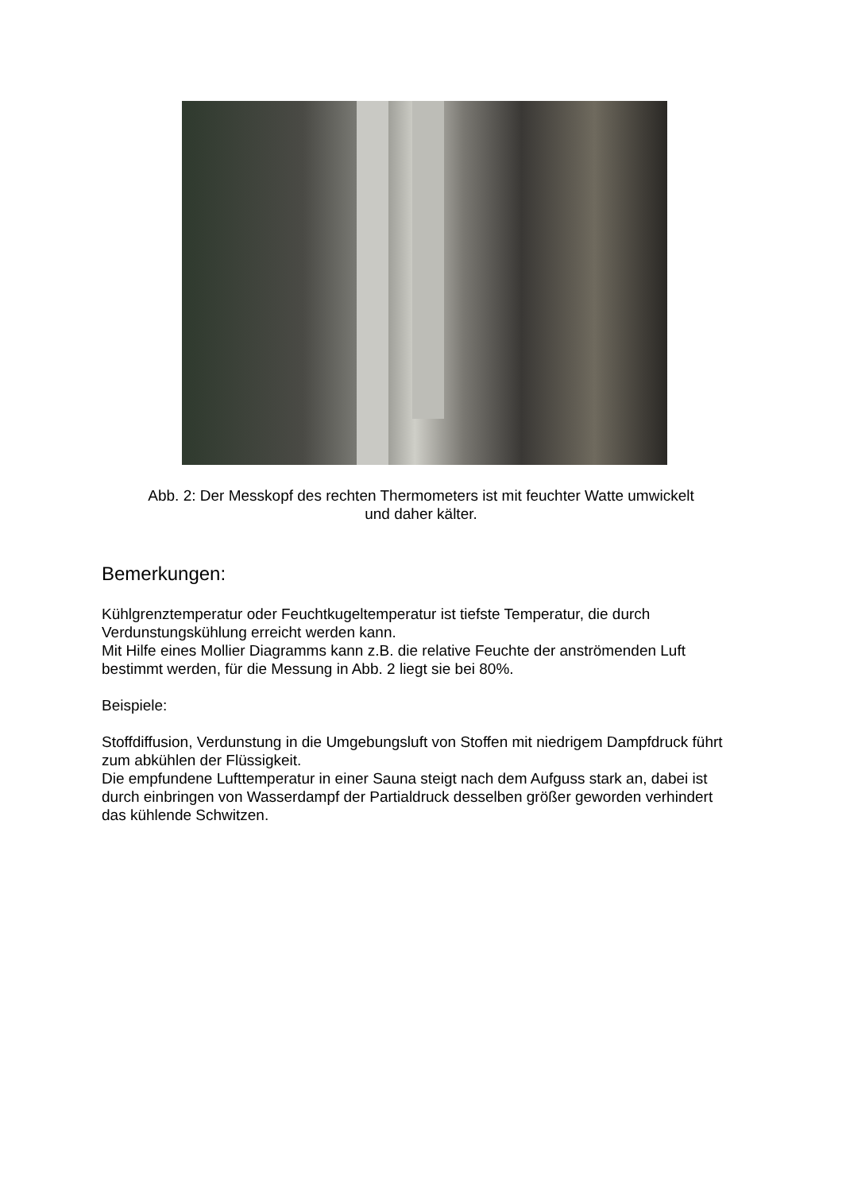Abb. 2: Der Messkopf des rechten Thermometers ist mit feuchter Watte umwickelt
und daher kälter.
Bemerkungen:
Kühlgrenztemperatur oder Feuchtkugeltemperatur ist tiefste Temperatur, die durch Verdunstungskühlung erreicht werden kann.
Mit Hilfe eines Mollier Diagramms kann z.B. die relative Feuchte der anströmenden Luft bestimmt werden, für die Messung in Abb. 2 liegt sie bei 80%.
Beispiele:
Stoffdiffusion, Verdunstung in die Umgebungsluft von Stoffen mit niedrigem Dampfdruck führt zum abkühlen der Flüssigkeit.
Die empfundene Lufttemperatur in einer Sauna steigt nach dem Aufguss stark an, dabei ist durch einbringen von Wasserdampf der Partialdruck desselben größer geworden verhindert das kühlende Schwitzen.